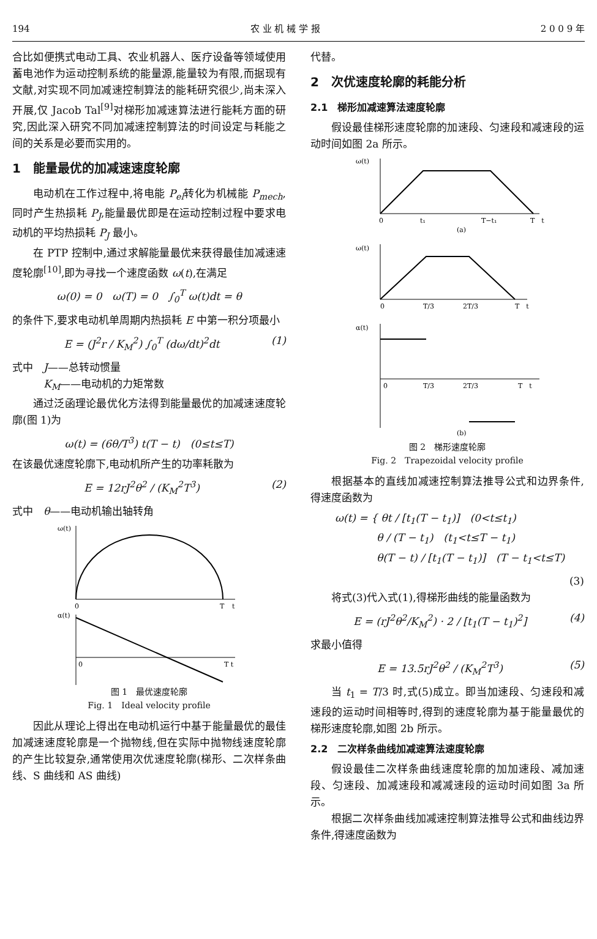194 农 业 机 械 学 报 2 0 0 9 年
合比如便携式电动工具、农业机器人、医疗设备等领域使用蓄电池作为运动控制系统的能量源,能量较为有限,而据现有文献,对实现不同加减速控制算法的能耗研究很少,尚未深入开展,仅 Jacob Tal<sup>[9]</sup>对梯形加减速算法进行能耗方面的研究,因此深入研究不同加减速控制算法的时间设定与耗能之间的关系是必要而实用的。
1　能量最优的加减速速度轮廓
电动机在工作过程中,将电能 P<sub>el</sub>转化为机械能 P<sub>mech</sub>,同时产生热损耗 P<sub>J</sub>,能量最优即是在运动控制过程中要求电动机的平均热损耗 P<sub>J</sub> 最小。
在 PTP 控制中,通过求解能量最优来获得最佳加减速速度轮廓<sup>[10]</sup>,即为寻找一个速度函数 ω(t),在满足
ω(0) = 0　ω(T) = 0　∫<sub>0</sub><sup>T</sup> ω(t)dt = θ
的条件下,要求电动机单周期内热损耗 E 中第一积分项最小
E = (J<sup>2</sup>r / K<sub>M</sub><sup>2</sup>) ∫<sub>0</sub><sup>T</sup> (dω/dt)<sup>2</sup>dt (1)
式中　J——总转动惯量
　　　K<sub>M</sub>——电动机的力矩常数
通过泛函理论最优化方法得到能量最优的加减速速度轮廓(图 1)为
ω(t) = (6θ/T<sup>3</sup>) t(T − t)　(0≤t≤T)
在该最优速度轮廓下,电动机所产生的功率耗散为
E = 12rJ<sup>2</sup>θ<sup>2</sup> / (K<sub>M</sub><sup>2</sup>T<sup>3</sup>) (2)
式中　θ——电动机输出轴转角
ω(t)
0
T
t
α(t)
0
T t
图 1　最优速度轮廓
Fig. 1　Ideal velocity profile
因此从理论上得出在电动机运行中基于能量最优的最佳加减速速度轮廓是一个抛物线,但在实际中抛物线速度轮廓的产生比较复杂,通常使用次优速度轮廓(梯形、二次样条曲线、S 曲线和 AS 曲线)
代替。
2　次优速度轮廓的耗能分析
2.1　梯形加减速算法速度轮廓
假设最佳梯形速度轮廓的加速段、匀速段和减速段的运动时间如图 2a 所示。
ω(t)
0
t₁
T−t₁
T　t
(a)
ω(t)
0
T/3
2T/3
T　t
α(t)
0
T/3
2T/3
T　t
(b)
图 2　梯形速度轮廓
Fig. 2　Trapezoidal velocity profile
根据基本的直线加减速控制算法推导公式和边界条件,得速度函数为
ω(t) = { θt / [t<sub>1</sub>(T − t<sub>1</sub>)]　(0<t≤t<sub>1</sub>)
　　　　θ / (T − t<sub>1</sub>)　(t<sub>1</sub><t≤T − t<sub>1</sub>)
　　　　θ(T − t) / [t<sub>1</sub>(T − t<sub>1</sub>)]　(T − t<sub>1</sub><t≤T)
(3)
将式(3)代入式(1),得梯形曲线的能量函数为
E = (rJ<sup>2</sup>θ<sup>2</sup>/K<sub>M</sub><sup>2</sup>) · 2 / [t<sub>1</sub>(T − t<sub>1</sub>)<sup>2</sup>] (4)
求最小值得
E = 13.5rJ<sup>2</sup>θ<sup>2</sup> / (K<sub>M</sub><sup>2</sup>T<sup>3</sup>) (5)
当 t<sub>1</sub> = T/3 时,式(5)成立。即当加速段、匀速段和减速段的运动时间相等时,得到的速度轮廓为基于能量最优的梯形速度轮廓,如图 2b 所示。
2.2　二次样条曲线加减速算法速度轮廓
假设最佳二次样条曲线速度轮廓的加加速段、减加速段、匀速段、加减速段和减减速段的运动时间如图 3a 所示。
根据二次样条曲线加减速控制算法推导公式和曲线边界条件,得速度函数为